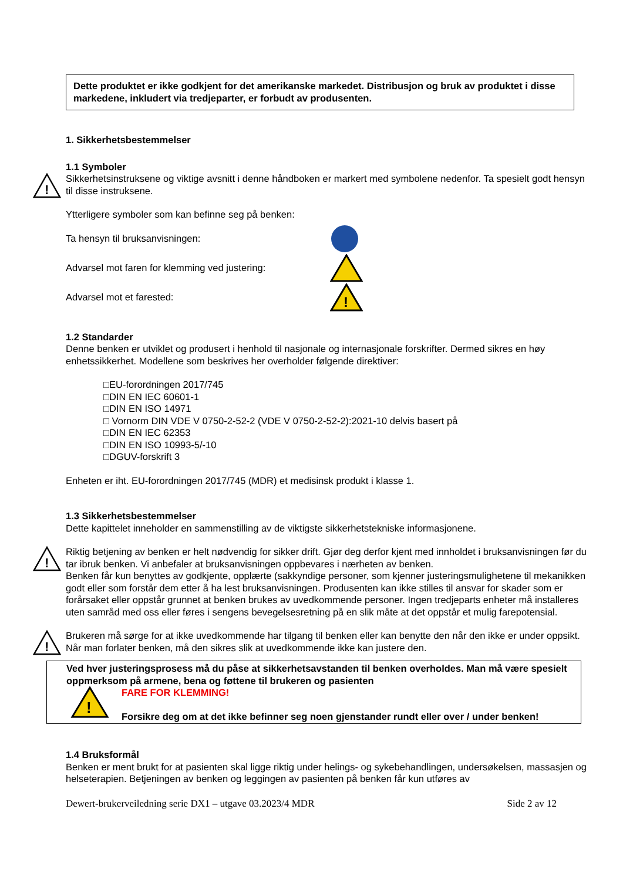Dette produktet er ikke godkjent for det amerikanske markedet. Distribusjon og bruk av produktet i disse markedene, inkludert via tredjeparter, er forbudt av produsenten.
1. Sikkerhetsbestemmelser
1.1 Symboler
!
Sikkerhetsinstruksene og viktige avsnitt i denne håndboken er markert med symbolene nedenfor. Ta spesielt godt hensyn til disse instruksene.
Ytterligere symboler som kan befinne seg på benken:
Ta hensyn til bruksanvisningen:
Advarsel mot faren for klemming ved justering:
Advarsel mot et farested:
!
1.2 Standarder
Denne benken er utviklet og produsert i henhold til nasjonale og internasjonale forskrifter. Dermed sikres en høy enhetssikkerhet. Modellene som beskrives her overholder følgende direktiver:
□EU-forordningen 2017/745
□DIN EN IEC 60601-1
□DIN EN ISO 14971
□ Vornorm DIN VDE V 0750-2-52-2 (VDE V 0750-2-52-2):2021-10 delvis basert på
□DIN EN IEC 62353
□DIN EN ISO 10993-5/-10
□DGUV-forskrift 3
Enheten er iht. EU-forordningen 2017/745 (MDR) et medisinsk produkt i klasse 1.
1.3 Sikkerhetsbestemmelser
Dette kapittelet inneholder en sammenstilling av de viktigste sikkerhetstekniske informasjonene.
!
Riktig betjening av benken er helt nødvendig for sikker drift. Gjør deg derfor kjent med innholdet i bruksanvisningen før du tar ibruk benken. Vi anbefaler at bruksanvisningen oppbevares i nærheten av benken.
Benken får kun benyttes av godkjente, opplærte (sakkyndige personer, som kjenner justeringsmulighetene til mekanikken godt eller som forstår dem etter å ha lest bruksanvisningen. Produsenten kan ikke stilles til ansvar for skader som er forårsaket eller oppstår grunnet at benken brukes av uvedkommende personer. Ingen tredjeparts enheter må installeres uten samråd med oss eller føres i sengens bevegelsesretning på en slik måte at det oppstår et mulig farepotensial.
!
Brukeren må sørge for at ikke uvedkommende har tilgang til benken eller kan benytte den når den ikke er under oppsikt. Når man forlater benken, må den sikres slik at uvedkommende ikke kan justere den.
Ved hver justeringsprosess må du påse at sikkerhetsavstanden til benken overholdes. Man må være spesielt oppmerksom på armene, bena og føttene til brukeren og pasienten
!
FARE FOR KLEMMING!
Forsikre deg om at det ikke befinner seg noen gjenstander rundt eller over / under benken!
1.4 Bruksformål
Benken er ment brukt for at pasienten skal ligge riktig under helings- og sykebehandlingen, undersøkelsen, massasjen og helseterapien. Betjeningen av benken og leggingen av pasienten på benken får kun utføres av
Dewert-brukerveiledning serie DX1 – utgave 03.2023/4 MDR Side 2 av 12